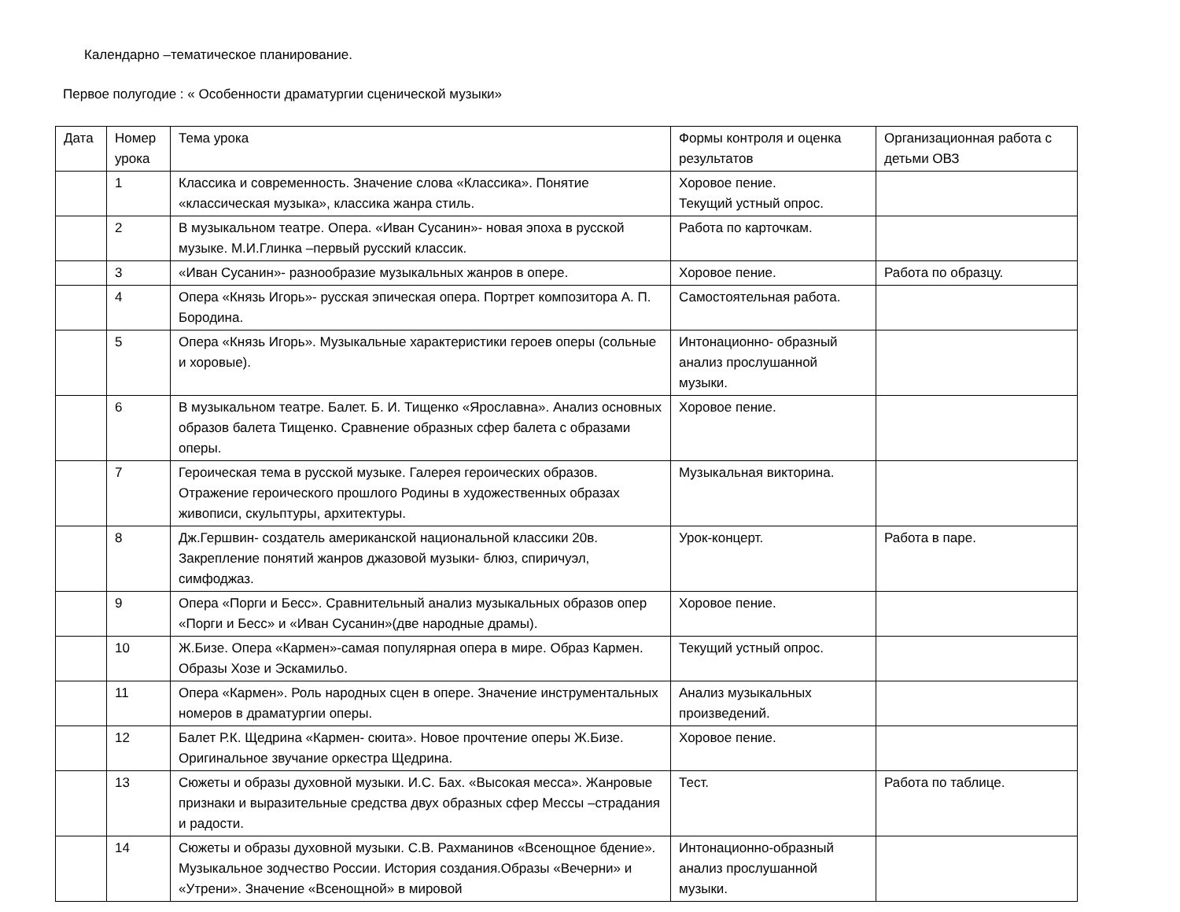Календарно –тематическое планирование.
Первое полугодие : « Особенности драматургии сценической музыки»
| Дата | Номер урока | Тема урока | Формы контроля и оценка результатов | Организационная работа с детьми ОВЗ |
| | 1 | Классика и современность. Значение слова «Классика». Понятие «классическая музыка», классика жанра стиль. | Хоровое пение. Текущий устный опрос. | |
| | 2 | В музыкальном театре. Опера. «Иван Сусанин»- новая эпоха в русской музыке. М.И.Глинка –первый русский классик. | Работа по карточкам. | |
| | 3 | «Иван Сусанин»- разнообразие музыкальных жанров в опере. | Хоровое пение. | Работа по образцу. |
| | 4 | Опера «Князь Игорь»- русская эпическая опера. Портрет композитора А. П. Бородина. | Самостоятельная работа. | |
| | 5 | Опера «Князь Игорь». Музыкальные характеристики героев оперы (сольные и хоровые). | Интонационно- образный анализ прослушанной музыки. | |
| | 6 | В музыкальном театре. Балет. Б. И. Тищенко «Ярославна». Анализ основных образов балета Тищенко. Сравнение образных сфер балета с образами оперы. | Хоровое пение. | |
| | 7 | Героическая тема в русской музыке. Галерея героических образов. Отражение героического прошлого Родины в художественных образах живописи, скульптуры, архитектуры. | Музыкальная викторина. | |
| | 8 | Дж.Гершвин- создатель американской национальной классики 20в. Закрепление понятий жанров джазовой музыки- блюз, спиричуэл, симфоджаз. | Урок-концерт. | Работа в паре. |
| | 9 | Опера «Порги и Бесс». Сравнительный анализ музыкальных образов опер «Порги и Бесс» и «Иван Сусанин»(две народные драмы). | Хоровое пение. | |
| | 10 | Ж.Бизе. Опера «Кармен»-самая популярная опера в мире. Образ Кармен. Образы Хозе и Эскамильо. | Текущий устный опрос. | |
| | 11 | Опера «Кармен». Роль народных сцен в опере. Значение инструментальных номеров в драматургии оперы. | Анализ музыкальных произведений. | |
| | 12 | Балет Р.К. Щедрина «Кармен- сюита». Новое прочтение оперы Ж.Бизе. Оригинальное звучание оркестра Щедрина. | Хоровое пение. | |
| | 13 | Сюжеты и образы духовной музыки. И.С. Бах. «Высокая месса». Жанровые признаки и выразительные средства двух образных сфер Мессы –страдания и радости. | Тест. | Работа по таблице. |
| | 14 | Сюжеты и образы духовной музыки. С.В. Рахманинов «Всенощное бдение». Музыкальное зодчество России. История создания.Образы «Вечерни» и «Утрени». Значение «Всенощной» в мировой | Интонационно-образный анализ прослушанной музыки. | |